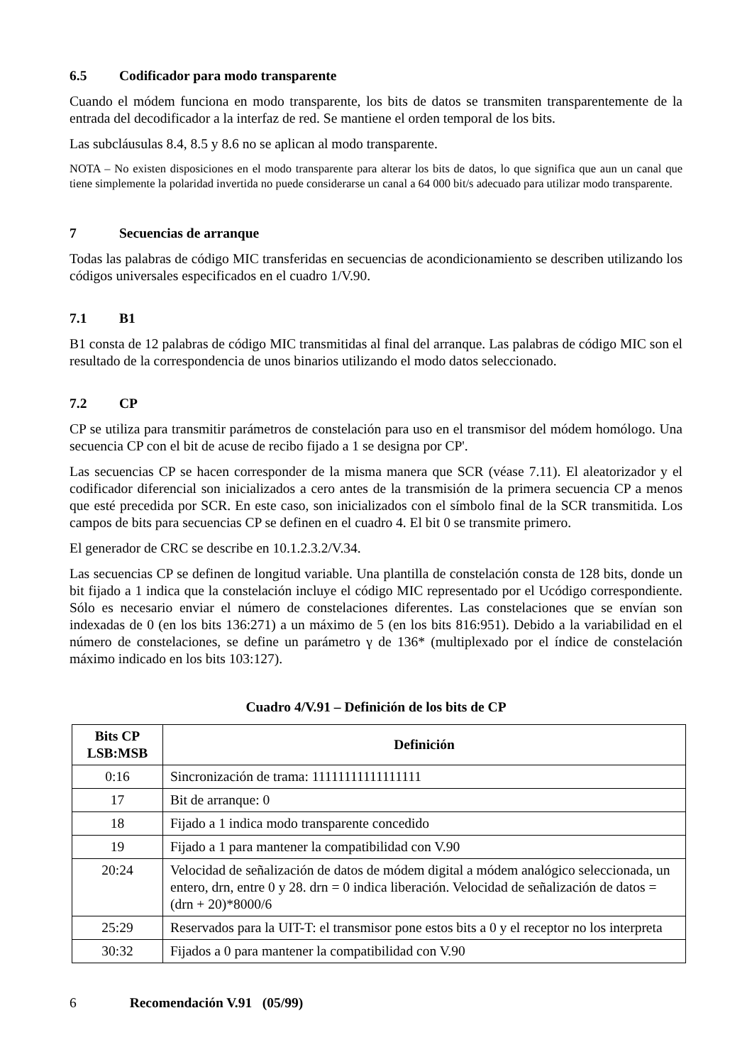6.5 Codificador para modo transparente
Cuando el módem funciona en modo transparente, los bits de datos se transmiten transparentemente de la entrada del decodificador a la interfaz de red. Se mantiene el orden temporal de los bits.
Las subcláusulas 8.4, 8.5 y 8.6 no se aplican al modo transparente.
NOTA – No existen disposiciones en el modo transparente para alterar los bits de datos, lo que significa que aun un canal que tiene simplemente la polaridad invertida no puede considerarse un canal a 64 000 bit/s adecuado para utilizar modo transparente.
7 Secuencias de arranque
Todas las palabras de código MIC transferidas en secuencias de acondicionamiento se describen utilizando los códigos universales especificados en el cuadro 1/V.90.
7.1 B1
B1 consta de 12 palabras de código MIC transmitidas al final del arranque. Las palabras de código MIC son el resultado de la correspondencia de unos binarios utilizando el modo datos seleccionado.
7.2 CP
CP se utiliza para transmitir parámetros de constelación para uso en el transmisor del módem homólogo. Una secuencia CP con el bit de acuse de recibo fijado a 1 se designa por CP'.
Las secuencias CP se hacen corresponder de la misma manera que SCR (véase 7.11). El aleatorizador y el codificador diferencial son inicializados a cero antes de la transmisión de la primera secuencia CP a menos que esté precedida por SCR. En este caso, son inicializados con el símbolo final de la SCR transmitida. Los campos de bits para secuencias CP se definen en el cuadro 4. El bit 0 se transmite primero.
El generador de CRC se describe en 10.1.2.3.2/V.34.
Las secuencias CP se definen de longitud variable. Una plantilla de constelación consta de 128 bits, donde un bit fijado a 1 indica que la constelación incluye el código MIC representado por el Ucódigo correspondiente. Sólo es necesario enviar el número de constelaciones diferentes. Las constelaciones que se envían son indexadas de 0 (en los bits 136:271) a un máximo de 5 (en los bits 816:951). Debido a la variabilidad en el número de constelaciones, se define un parámetro γ de 136* (multiplexado por el índice de constelación máximo indicado en los bits 103:127).
Cuadro 4/V.91 – Definición de los bits de CP
| Bits CP LSB:MSB | Definición |
| --- | --- |
| 0:16 | Sincronización de trama: 11111111111111111 |
| 17 | Bit de arranque: 0 |
| 18 | Fijado a 1 indica modo transparente concedido |
| 19 | Fijado a 1 para mantener la compatibilidad con V.90 |
| 20:24 | Velocidad de señalización de datos de módem digital a módem analógico seleccionada, un entero, drn, entre 0 y 28. drn = 0 indica liberación. Velocidad de señalización de datos = (drn + 20)*8000/6 |
| 25:29 | Reservados para la UIT-T: el transmisor pone estos bits a 0 y el receptor no los interpreta |
| 30:32 | Fijados a 0 para mantener la compatibilidad con V.90 |
6 Recomendación V.91 (05/99)